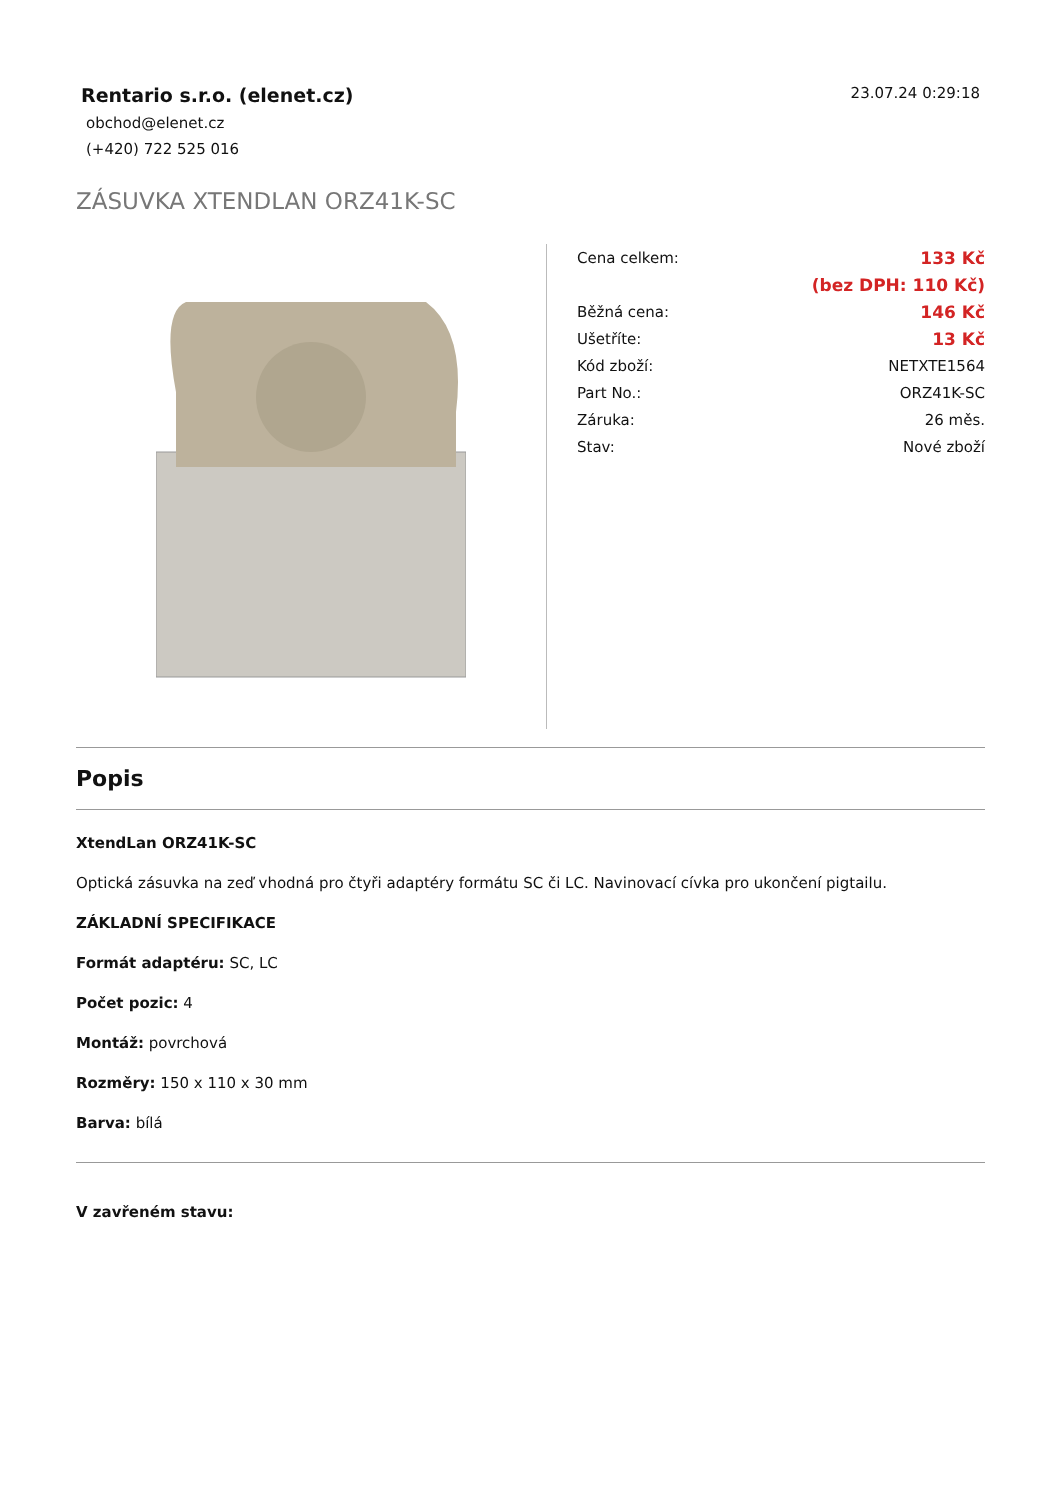Rentario s.r.o. (elenet.cz)
obchod@elenet.cz
(+420) 722 525 016
23.07.24 0:29:18
ZÁSUVKA XTENDLAN ORZ41K-SC
| Cena celkem: | 133 Kč |
| | (bez DPH: 110 Kč) |
| Běžná cena: | 146 Kč |
| Ušetříte: | 13 Kč |
| Kód zboží: | NETXTE1564 |
| Part No.: | ORZ41K-SC |
| Záruka: | 26 měs. |
| Stav: | Nové zboží |
Popis
XtendLan ORZ41K-SC
Optická zásuvka na zeď vhodná pro čtyři adaptéry formátu SC či LC. Navinovací cívka pro ukončení pigtailu.
ZÁKLADNÍ SPECIFIKACE
Formát adaptéru: SC, LC
Počet pozic: 4
Montáž: povrchová
Rozměry: 150 x 110 x 30 mm
Barva: bílá
V zavřeném stavu: